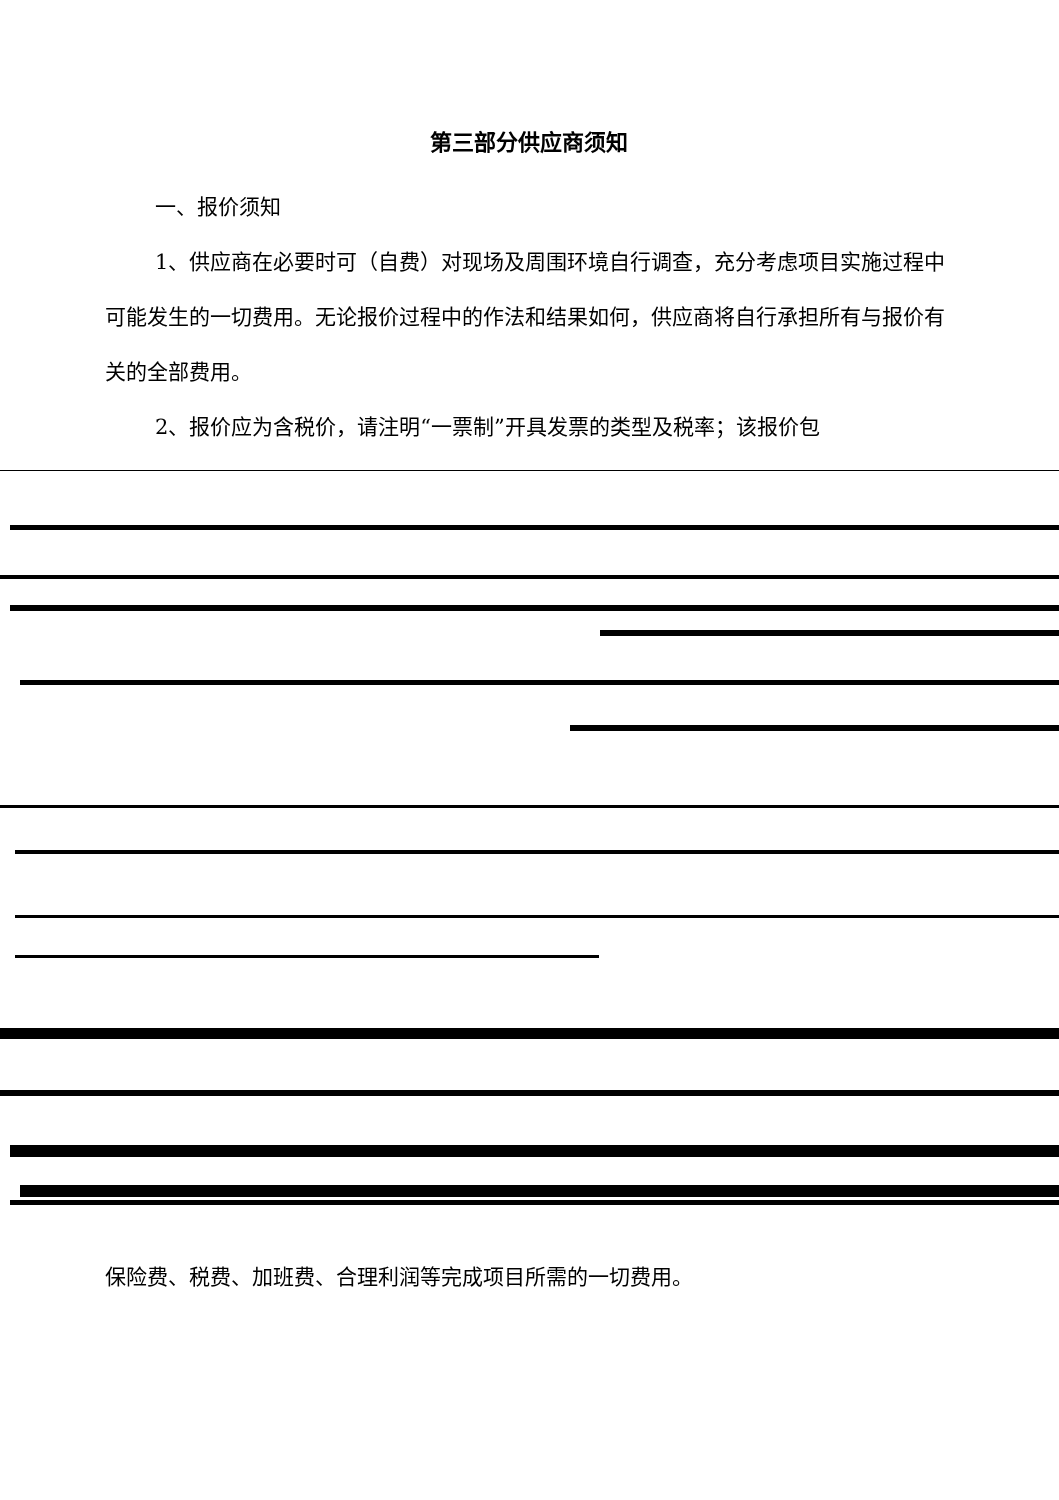第三部分供应商须知
一、报价须知
1、供应商在必要时可（自费）对现场及周围环境自行调查，充分考虑项目实施过程中可能发生的一切费用。无论报价过程中的作法和结果如何，供应商将自行承担所有与报价有关的全部费用。
2、报价应为含税价，请注明“一票制”开具发票的类型及税率；该报价包
保险费、税费、加班费、合理利润等完成项目所需的一切费用。